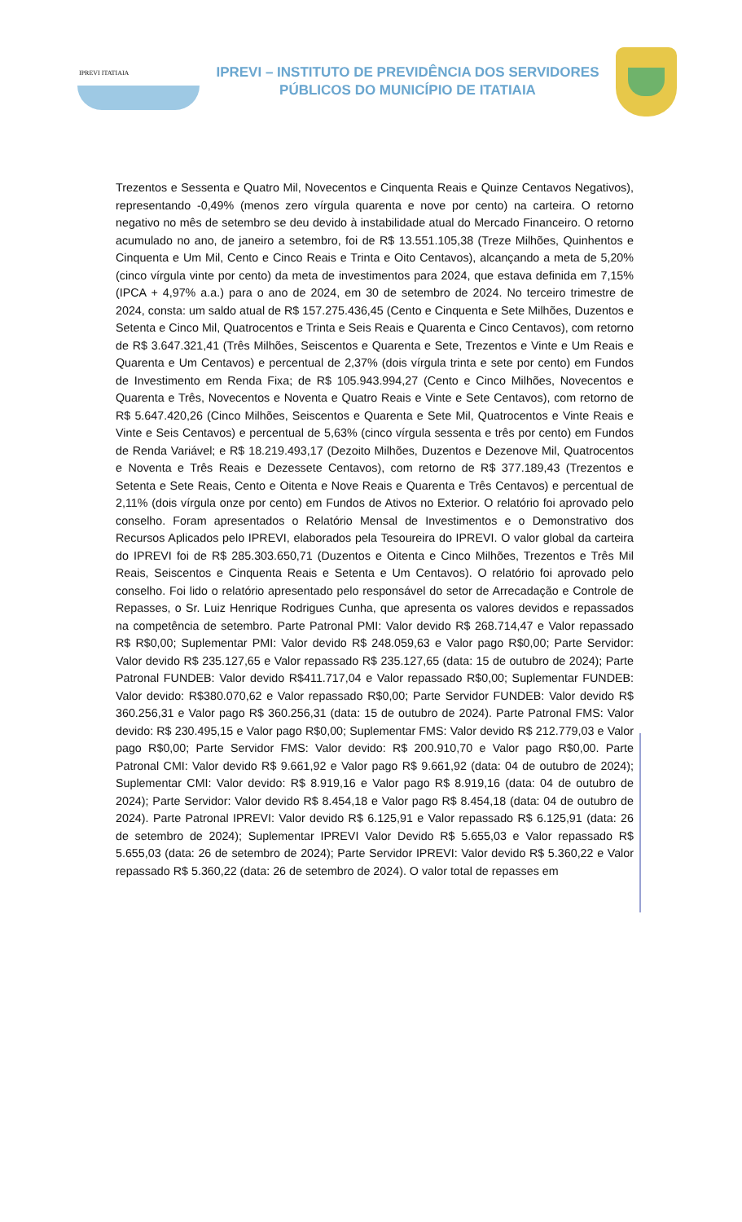IPREVI ITATIAIA
IPREVI – INSTITUTO DE PREVIDÊNCIA DOS SERVIDORES
PÚBLICOS DO MUNICÍPIO DE ITATIAIA
Trezentos e Sessenta e Quatro Mil, Novecentos e Cinquenta Reais e Quinze Centavos Negativos), representando -0,49% (menos zero vírgula quarenta e nove por cento) na carteira. O retorno negativo no mês de setembro se deu devido à instabilidade atual do Mercado Financeiro. O retorno acumulado no ano, de janeiro a setembro, foi de R$ 13.551.105,38 (Treze Milhões, Quinhentos e Cinquenta e Um Mil, Cento e Cinco Reais e Trinta e Oito Centavos), alcançando a meta de 5,20% (cinco vírgula vinte por cento) da meta de investimentos para 2024, que estava definida em 7,15% (IPCA + 4,97% a.a.) para o ano de 2024, em 30 de setembro de 2024. No terceiro trimestre de 2024, consta: um saldo atual de R$ 157.275.436,45 (Cento e Cinquenta e Sete Milhões, Duzentos e Setenta e Cinco Mil, Quatrocentos e Trinta e Seis Reais e Quarenta e Cinco Centavos), com retorno de R$ 3.647.321,41 (Três Milhões, Seiscentos e Quarenta e Sete, Trezentos e Vinte e Um Reais e Quarenta e Um Centavos) e percentual de 2,37% (dois vírgula trinta e sete por cento) em Fundos de Investimento em Renda Fixa; de R$ 105.943.994,27 (Cento e Cinco Milhões, Novecentos e Quarenta e Três, Novecentos e Noventa e Quatro Reais e Vinte e Sete Centavos), com retorno de R$ 5.647.420,26 (Cinco Milhões, Seiscentos e Quarenta e Sete Mil, Quatrocentos e Vinte Reais e Vinte e Seis Centavos) e percentual de 5,63% (cinco vírgula sessenta e três por cento) em Fundos de Renda Variável; e R$ 18.219.493,17 (Dezoito Milhões, Duzentos e Dezenove Mil, Quatrocentos e Noventa e Três Reais e Dezessete Centavos), com retorno de R$ 377.189,43 (Trezentos e Setenta e Sete Reais, Cento e Oitenta e Nove Reais e Quarenta e Três Centavos) e percentual de 2,11% (dois vírgula onze por cento) em Fundos de Ativos no Exterior. O relatório foi aprovado pelo conselho. Foram apresentados o Relatório Mensal de Investimentos e o Demonstrativo dos Recursos Aplicados pelo IPREVI, elaborados pela Tesoureira do IPREVI. O valor global da carteira do IPREVI foi de R$ 285.303.650,71 (Duzentos e Oitenta e Cinco Milhões, Trezentos e Três Mil Reais, Seiscentos e Cinquenta Reais e Setenta e Um Centavos). O relatório foi aprovado pelo conselho. Foi lido o relatório apresentado pelo responsável do setor de Arrecadação e Controle de Repasses, o Sr. Luiz Henrique Rodrigues Cunha, que apresenta os valores devidos e repassados na competência de setembro. Parte Patronal PMI: Valor devido R$ 268.714,47 e Valor repassado R$ R$0,00; Suplementar PMI: Valor devido R$ 248.059,63 e Valor pago R$0,00; Parte Servidor: Valor devido R$ 235.127,65 e Valor repassado R$ 235.127,65 (data: 15 de outubro de 2024); Parte Patronal FUNDEB: Valor devido R$411.717,04 e Valor repassado R$0,00; Suplementar FUNDEB: Valor devido: R$380.070,62 e Valor repassado R$0,00; Parte Servidor FUNDEB: Valor devido R$ 360.256,31 e Valor pago R$ 360.256,31 (data: 15 de outubro de 2024). Parte Patronal FMS: Valor devido: R$ 230.495,15 e Valor pago R$0,00; Suplementar FMS: Valor devido R$ 212.779,03 e Valor pago R$0,00; Parte Servidor FMS: Valor devido: R$ 200.910,70 e Valor pago R$0,00. Parte Patronal CMI: Valor devido R$ 9.661,92 e Valor pago R$ 9.661,92 (data: 04 de outubro de 2024); Suplementar CMI: Valor devido: R$ 8.919,16 e Valor pago R$ 8.919,16 (data: 04 de outubro de 2024); Parte Servidor: Valor devido R$ 8.454,18 e Valor pago R$ 8.454,18 (data: 04 de outubro de 2024). Parte Patronal IPREVI: Valor devido R$ 6.125,91 e Valor repassado R$ 6.125,91 (data: 26 de setembro de 2024); Suplementar IPREVI Valor Devido R$ 5.655,03 e Valor repassado R$ 5.655,03 (data: 26 de setembro de 2024); Parte Servidor IPREVI: Valor devido R$ 5.360,22 e Valor repassado R$ 5.360,22 (data: 26 de setembro de 2024). O valor total de repasses em